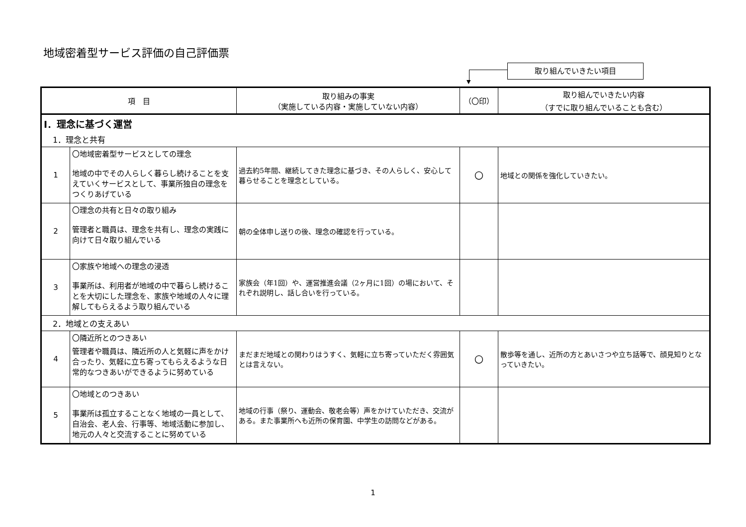地域密着型サービス評価の自己評価票
▼
取り組んでいきたい項目
| 項 目 | | 取り組みの事実 （実施している内容・実施していない内容） | （〇印） | 取り組んでいきたい内容 （すでに取り組んでいることも含む） |
| --- | --- | --- | --- | --- |
| Ⅰ．理念に基づく運営 | | | | |
| 1．理念と共有 | | | | |
| 1 | 〇地域密着型サービスとしての理念 地域の中でその人らしく暮らし続けることを支えていくサービスとして、事業所独自の理念をつくりあげている | 過去約5年間、継続してきた理念に基づき、その人らしく、安心して暮らせることを理念としている。 | 〇 | 地域との関係を強化していきたい。 |
| 2 | 〇理念の共有と日々の取り組み 管理者と職員は、理念を共有し、理念の実践に向けて日々取り組んでいる | 朝の全体申し送りの後、理念の確認を行っている。 | | |
| 3 | 〇家族や地域への理念の浸透 事業所は、利用者が地域の中で暮らし続けることを大切にした理念を、家族や地域の人々に理解してもらえるよう取り組んでいる | 家族会（年1回）や、運営推進会議（2ヶ月に1回）の場において、それぞれ説明し、話し合いを行っている。 | | |
| 2．地域との支えあい | | | | |
| 4 | 〇隣近所とのつきあい 管理者や職員は、隣近所の人と気軽に声をかけ合ったり、気軽に立ち寄ってもらえるような日常的なつきあいができるように努めている | まだまだ地域との関わりはうすく、気軽に立ち寄っていただく雰囲気とは言えない。 | 〇 | 散歩等を通し、近所の方とあいさつや立ち話等で、顔見知りとなっていきたい。 |
| 5 | 〇地域とのつきあい 事業所は孤立することなく地域の一員として、自治会、老人会、行事等、地域活動に参加し、地元の人々と交流することに努めている | 地域の行事（祭り、運動会、敬老会等）声をかけていただき、交流がある。また事業所へも近所の保育園、中学生の訪問などがある。 | | |
1